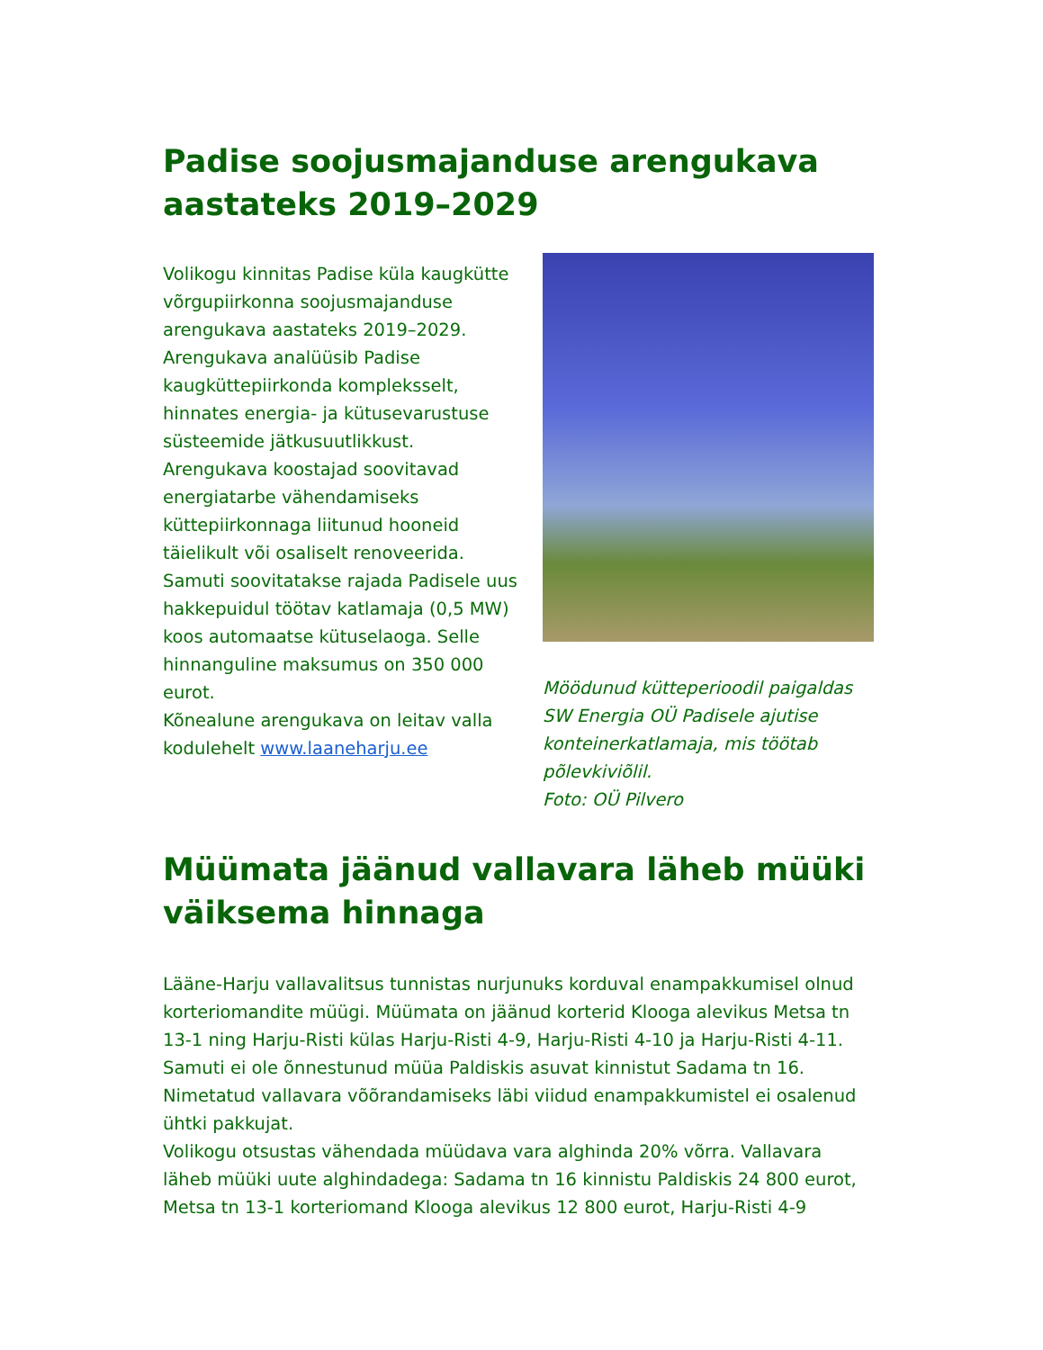Padise soojusmajanduse arengukava aastateks 2019–2029
Volikogu kinnitas Padise küla kaugkütte võrgupiirkonna soojusmajanduse arengukava aastateks 2019–2029. Arengukava analüüsib Padise kaugküttepiirkonda kompleksselt, hinnates energia- ja kütusevarustuse süsteemide jätkusuutlikkust. Arengukava koostajad soovitavad energiatarbe vähendamiseks küttepiirkonnaga liitunud hooneid täielikult või osaliselt renoveerida. Samuti soovitatakse rajada Padisele uus hakkepuidul töötav katlamaja (0,5 MW) koos automaatse kütuselaoga. Selle hinnanguline maksumus on 350 000 eurot.
Kõnealune arengukava on leitav valla kodulehelt www.laaneharju.ee
Möödunud kütteperioodil paigaldas SW Energia OÜ Padisele ajutise konteinerkatlamaja, mis töötab põlevkiviõlil.
Foto: OÜ Pilvero
Müümata jäänud vallavara läheb müüki väiksema hinnaga
Lääne-Harju vallavalitsus tunnistas nurjunuks korduval enampakkumisel olnud korteriomandite müügi. Müümata on jäänud korterid Klooga alevikus Metsa tn 13-1 ning Harju-Risti külas Harju-Risti 4-9, Harju-Risti 4-10 ja Harju-Risti 4-11. Samuti ei ole õnnestunud müüa Paldiskis asuvat kinnistut Sadama tn 16. Nimetatud vallavara võõrandamiseks läbi viidud enampakkumistel ei osalenud ühtki pakkujat.
Volikogu otsustas vähendada müüdava vara alghinda 20% võrra. Vallavara läheb müüki uute alghindadega: Sadama tn 16 kinnistu Paldiskis 24 800 eurot, Metsa tn 13-1 korteriomand Klooga alevikus 12 800 eurot, Harju-Risti 4-9